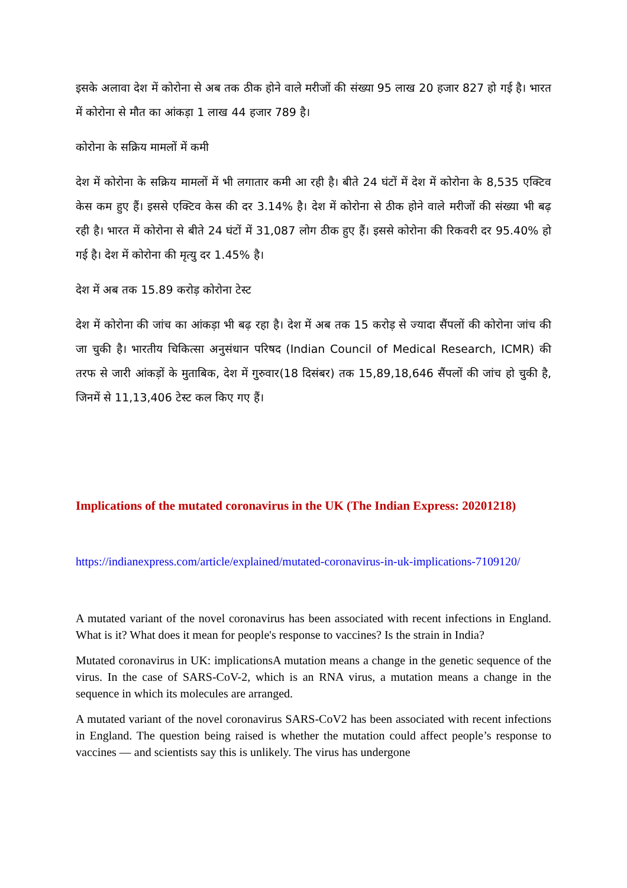इसके अलावा देश में कोरोना से अब तक ठीक होने वाले मरीजों की संख्या 95 लाख 20 हजार 827 हो गई है। भारत में कोरोना से मौत का आंकड़ा 1 लाख 44 हजार 789 है।
कोरोना के सक्रिय मामलों में कमी
देश में कोरोना के सक्रिय मामलों में भी लगातार कमी आ रही है। बीते 24 घंटों में देश में कोरोना के 8,535 एक्टिव केस कम हुए हैं। इससे एक्टिव केस की दर 3.14% है। देश में कोरोना से ठीक होने वाले मरीजों की संख्या भी बढ़ रही है। भारत में कोरोना से बीते 24 घंटों में 31,087 लोग ठीक हुए हैं। इससे कोरोना की रिकवरी दर 95.40% हो गई है। देश में कोरोना की मृत्यु दर 1.45% है।
देश में अब तक 15.89 करोड़ कोरोना टेस्ट
देश में कोरोना की जांच का आंकड़ा भी बढ़ रहा है। देश में अब तक 15 करोड़ से ज्यादा सैंपलों की कोरोना जांच की जा चुकी है। भारतीय चिकित्सा अनुसंधान परिषद (Indian Council of Medical Research, ICMR) की तरफ से जारी आंकड़ों के मुताबिक, देश में गुरुवार(18 दिसंबर) तक 15,89,18,646 सैंपलों की जांच हो चुकी है, जिनमें से 11,13,406 टेस्ट कल किए गए हैं।
Implications of the mutated coronavirus in the UK (The Indian Express: 20201218)
https://indianexpress.com/article/explained/mutated-coronavirus-in-uk-implications-7109120/
A mutated variant of the novel coronavirus has been associated with recent infections in England. What is it? What does it mean for people's response to vaccines? Is the strain in India?
Mutated coronavirus in UK: implicationsA mutation means a change in the genetic sequence of the virus. In the case of SARS-CoV-2, which is an RNA virus, a mutation means a change in the sequence in which its molecules are arranged.
A mutated variant of the novel coronavirus SARS-CoV2 has been associated with recent infections in England. The question being raised is whether the mutation could affect people’s response to vaccines — and scientists say this is unlikely. The virus has undergone